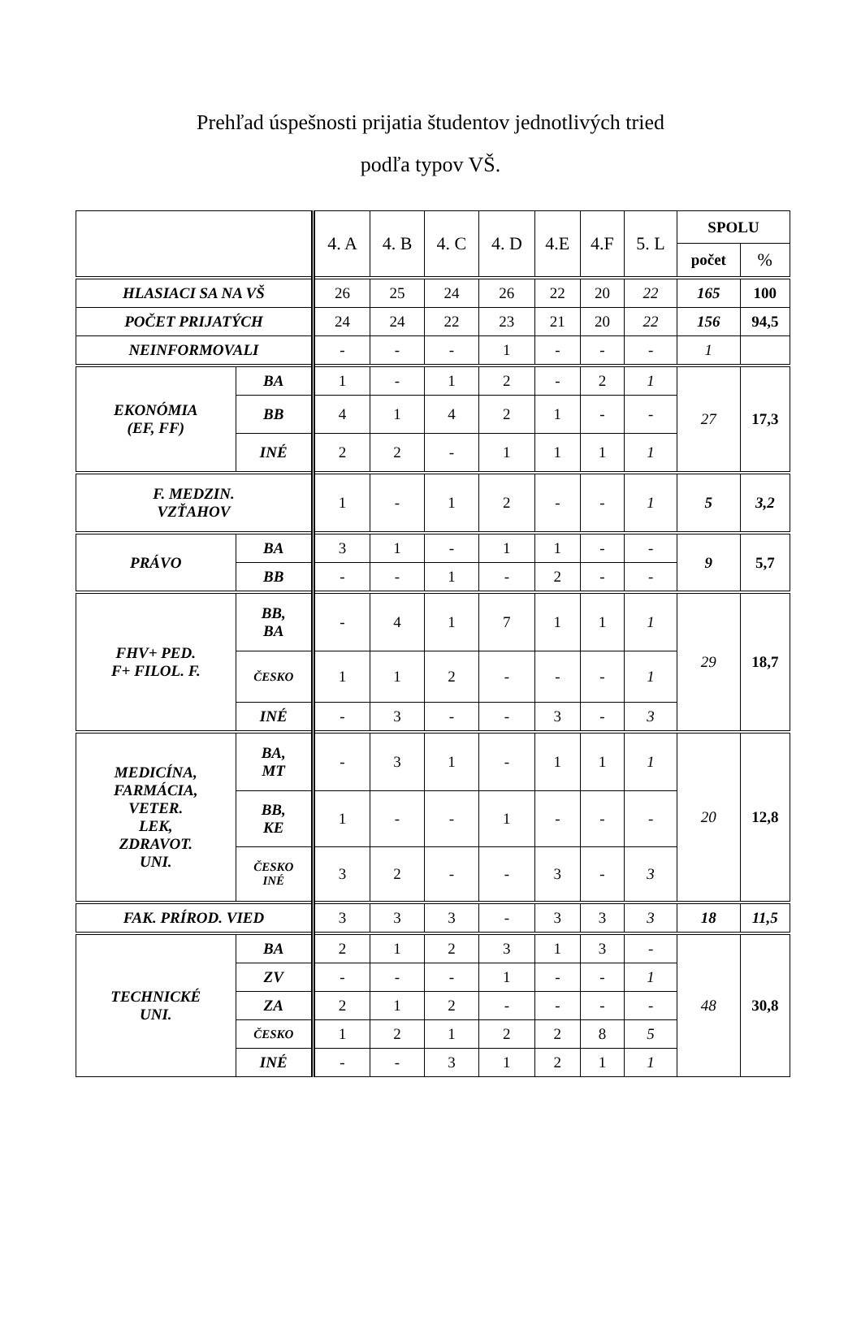Prehľad úspešnosti prijatia študentov jednotlivých tried
podľa typov VŠ.
| | | 4. A | 4. B | 4. C | 4. D | 4.E | 4.F | 5. L | SPOLU | |
| --- | --- | --- | --- | --- | --- | --- | --- | --- | --- | --- |
| | | | | | | | | | počet | % |
| HLASIACI SA NA VŠ | | 26 | 25 | 24 | 26 | 22 | 20 | 22 | 165 | 100 |
| POČET PRIJATÝCH | | 24 | 24 | 22 | 23 | 21 | 20 | 22 | 156 | 94,5 |
| NEINFORMOVALI | | - | - | - | 1 | - | - | - | 1 | |
| EKONÓMIA (EF, FF) | BA | 1 | - | 1 | 2 | - | 2 | 1 | 27 | 17,3 |
| | BB | 4 | 1 | 4 | 2 | 1 | - | - | | |
| | INÉ | 2 | 2 | - | 1 | 1 | 1 | 1 | | |
| F. MEDZIN. VZŤAHOV | | 1 | - | 1 | 2 | - | - | 1 | 5 | 3,2 |
| PRÁVO | BA | 3 | 1 | - | 1 | 1 | - | - | 9 | 5,7 |
| | BB | - | - | 1 | - | 2 | - | - | | |
| FHV+ PED. F+ FILOL. F. | BB, BA | - | 4 | 1 | 7 | 1 | 1 | 1 | 29 | 18,7 |
| | ČESKO | 1 | 1 | 2 | - | - | - | 1 | | |
| | INÉ | - | 3 | - | - | 3 | - | 3 | | |
| MEDICÍNA, FARMÁCIA, VETER. LEK, ZDRAVOT. UNI. | BA, MT | - | 3 | 1 | - | 1 | 1 | 1 | 20 | 12,8 |
| | BB, KE | 1 | - | - | 1 | - | - | - | | |
| | ČESKO INÉ | 3 | 2 | - | - | 3 | - | 3 | | |
| FAK. PRÍROD. VIED | | 3 | 3 | 3 | - | 3 | 3 | 3 | 18 | 11,5 |
| TECHNICKÉ UNI. | BA | 2 | 1 | 2 | 3 | 1 | 3 | - | 48 | 30,8 |
| | ZV | - | - | - | 1 | - | - | 1 | | |
| | ZA | 2 | 1 | 2 | - | - | - | - | | |
| | ČESKO | 1 | 2 | 1 | 2 | 2 | 8 | 5 | | |
| | INÉ | - | - | 3 | 1 | 2 | 1 | 1 | | |